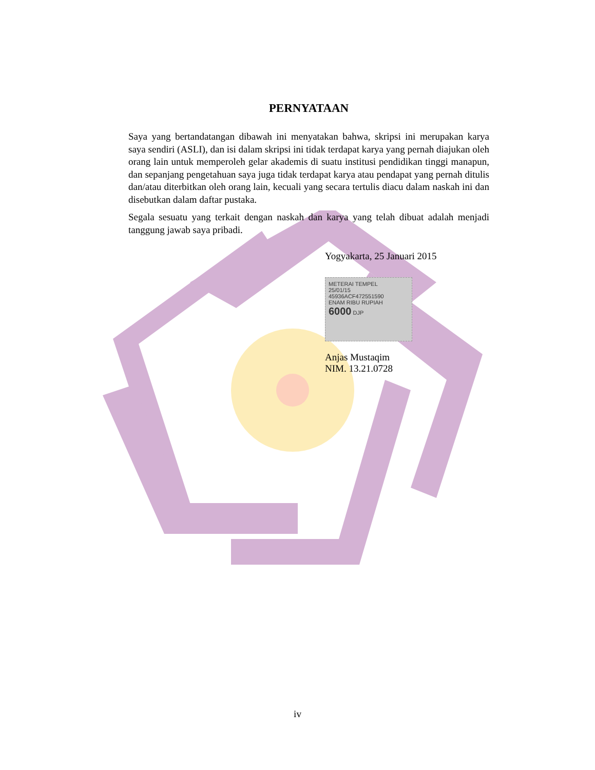PERNYATAAN
Saya yang bertandatangan dibawah ini menyatakan bahwa, skripsi ini merupakan karya saya sendiri (ASLI), dan isi dalam skripsi ini tidak terdapat karya yang pernah diajukan oleh orang lain untuk memperoleh gelar akademis di suatu institusi pendidikan tinggi manapun, dan sepanjang pengetahuan saya juga tidak terdapat karya atau pendapat yang pernah ditulis dan/atau diterbitkan oleh orang lain, kecuali yang secara tertulis diacu dalam naskah ini dan disebutkan dalam daftar pustaka.
Segala sesuatu yang terkait dengan naskah dan karya yang telah dibuat adalah menjadi tanggung jawab saya pribadi.
Yogyakarta, 25 Januari 2015
METERAI TEMPEL
25/01/15
45936ACF472551590
ENAM RIBU RUPIAH
6000 DJP
Anjas Mustaqim
NIM. 13.21.0728
iv